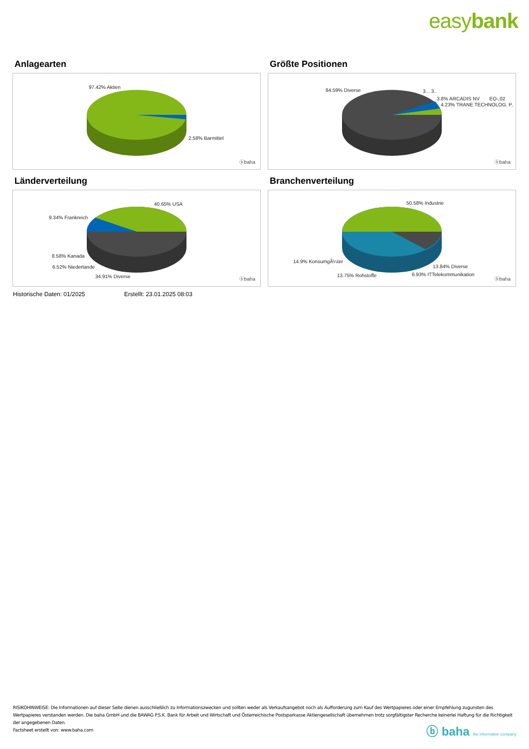easybank
Anlagearten
97.42% Aktien
2.58% Barmittel
ⓑbaha
Größte Positionen
84.59% Diverse 3... 3..
3.8% ARCADIS NV EO-,02
4.23% TRANE TECHNOLOG. P..
ⓑbaha
Länderverteilung
40.65% USA
9.34% Frankreich
8.58% Kanada
6.52% Niederlande
34.91% Diverse ⓑbaha
Branchenverteilung
50.58% Industrie
14.9% KonsumgÃ¼ter
13.84% Diverse
13.75% Rohstoffe 6.93% ITTelekommunikation
ⓑbaha
Historische Daten: 01/2025 Erstellt: 23.01.2025 08:03
RISIKOHINWEISE: Die Informationen auf dieser Seite dienen ausschließlich zu Informationszwecken und sollten weder als Verkaufsangebot noch als Aufforderung zum Kauf des Wertpapieres oder einer Empfehlung zugunsten des Wertpapieres verstanden werden. Die baha GmbH und die BAWAG P.S.K. Bank für Arbeit und Wirtschaft und Österreichische Postsparkasse Aktiengesellschaft übernehmen trotz sorgfältigster Recherche keinerlei Haftung für die Richtigkeit der angegebenen Daten.
Factsheet erstellt von: www.baha.com
ⓑ baha the information company